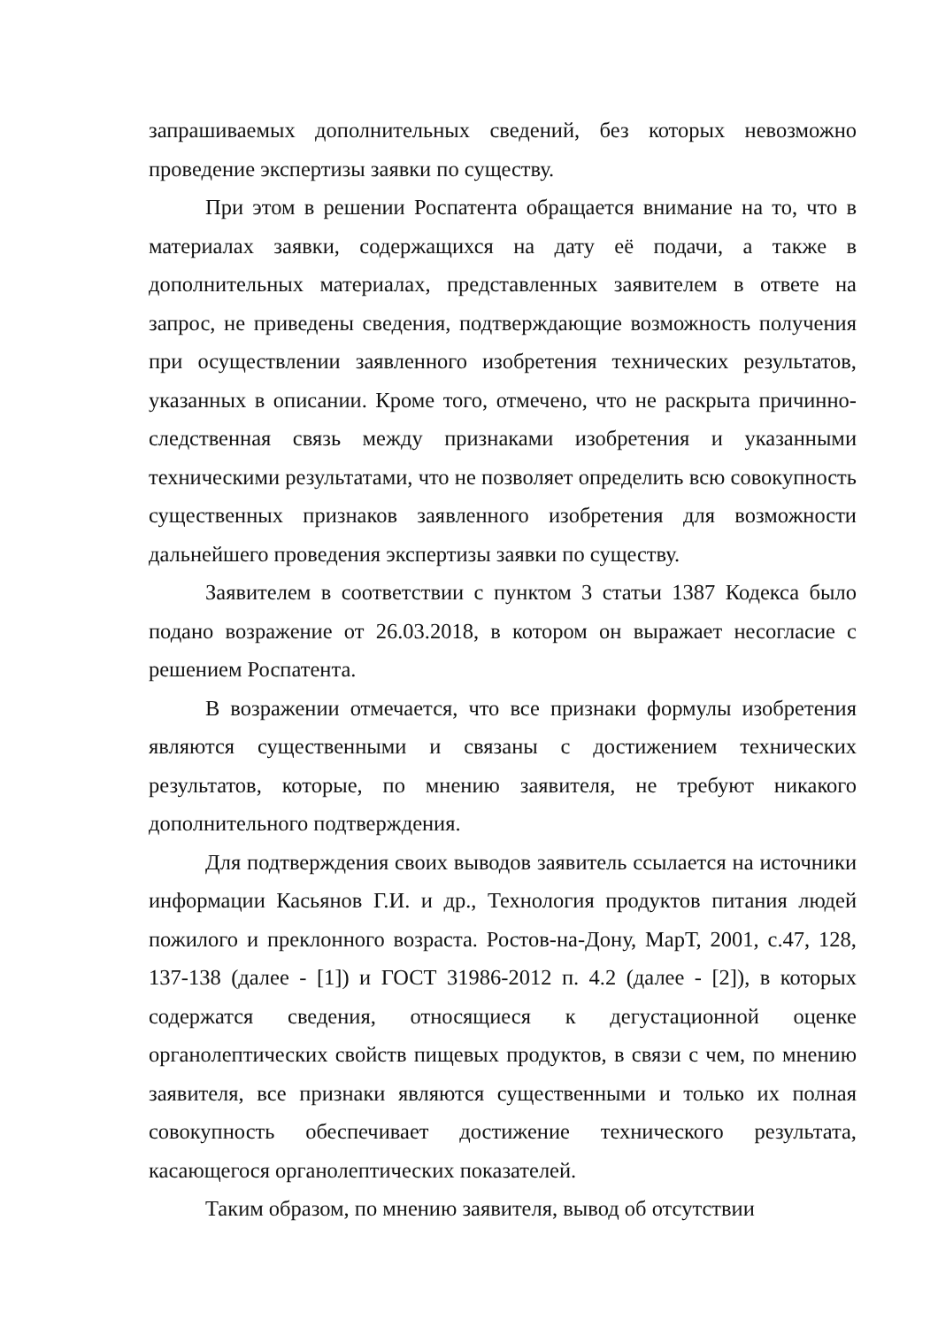запрашиваемых дополнительных сведений, без которых невозможно проведение экспертизы заявки по существу.
При этом в решении Роспатента обращается внимание на то, что в материалах заявки, содержащихся на дату её подачи, а также в дополнительных материалах, представленных заявителем в ответе на запрос, не приведены сведения, подтверждающие возможность получения при осуществлении заявленного изобретения технических результатов, указанных в описании. Кроме того, отмечено, что не раскрыта причинно-следственная связь между признаками изобретения и указанными техническими результатами, что не позволяет определить всю совокупность существенных признаков заявленного изобретения для возможности дальнейшего проведения экспертизы заявки по существу.
Заявителем в соответствии с пунктом 3 статьи 1387 Кодекса было подано возражение от 26.03.2018, в котором он выражает несогласие с решением Роспатента.
В возражении отмечается, что все признаки формулы изобретения являются существенными и связаны с достижением технических результатов, которые, по мнению заявителя, не требуют никакого дополнительного подтверждения.
Для подтверждения своих выводов заявитель ссылается на источники информации Касьянов Г.И. и др., Технология продуктов питания людей пожилого и преклонного возраста. Ростов-на-Дону, МарТ, 2001, с.47, 128, 137-138 (далее - [1]) и ГОСТ 31986-2012 п. 4.2 (далее - [2]), в которых содержатся сведения, относящиеся к дегустационной оценке органолептических свойств пищевых продуктов, в связи с чем, по мнению заявителя, все признаки являются существенными и только их полная совокупность обеспечивает достижение технического результата, касающегося органолептических показателей.
Таким образом, по мнению заявителя, вывод об отсутствии